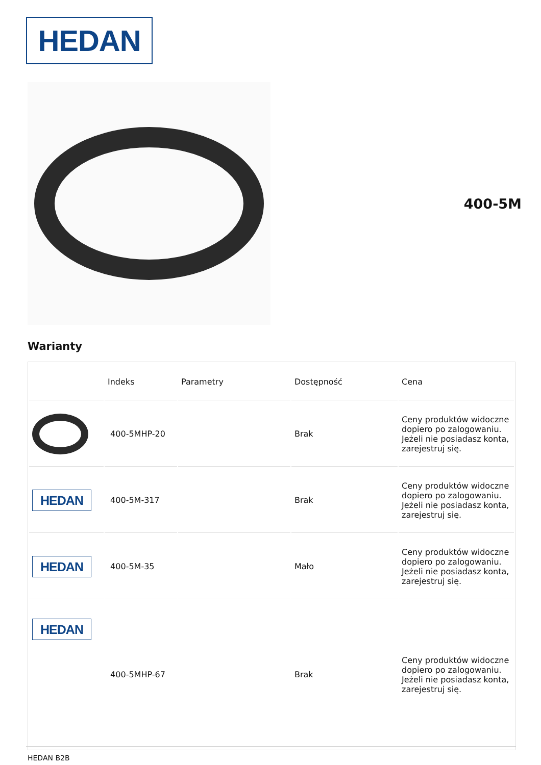HEDAN
400-5M
Warianty
| | Indeks | Parametry | Dostępność | Cena |
| --- | --- | --- | --- | --- |
| | 400-5MHP-20 | | Brak | Ceny produktów widoczne dopiero po zalogowaniu. Jeżeli nie posiadasz konta, zarejestruj się. |
| HEDAN | 400-5M-317 | | Brak | Ceny produktów widoczne dopiero po zalogowaniu. Jeżeli nie posiadasz konta, zarejestruj się. |
| HEDAN | 400-5M-35 | | Mało | Ceny produktów widoczne dopiero po zalogowaniu. Jeżeli nie posiadasz konta, zarejestruj się. |
| HEDAN | 400-5MHP-67 | | Brak | Ceny produktów widoczne dopiero po zalogowaniu. Jeżeli nie posiadasz konta, zarejestruj się. |
HEDAN B2B